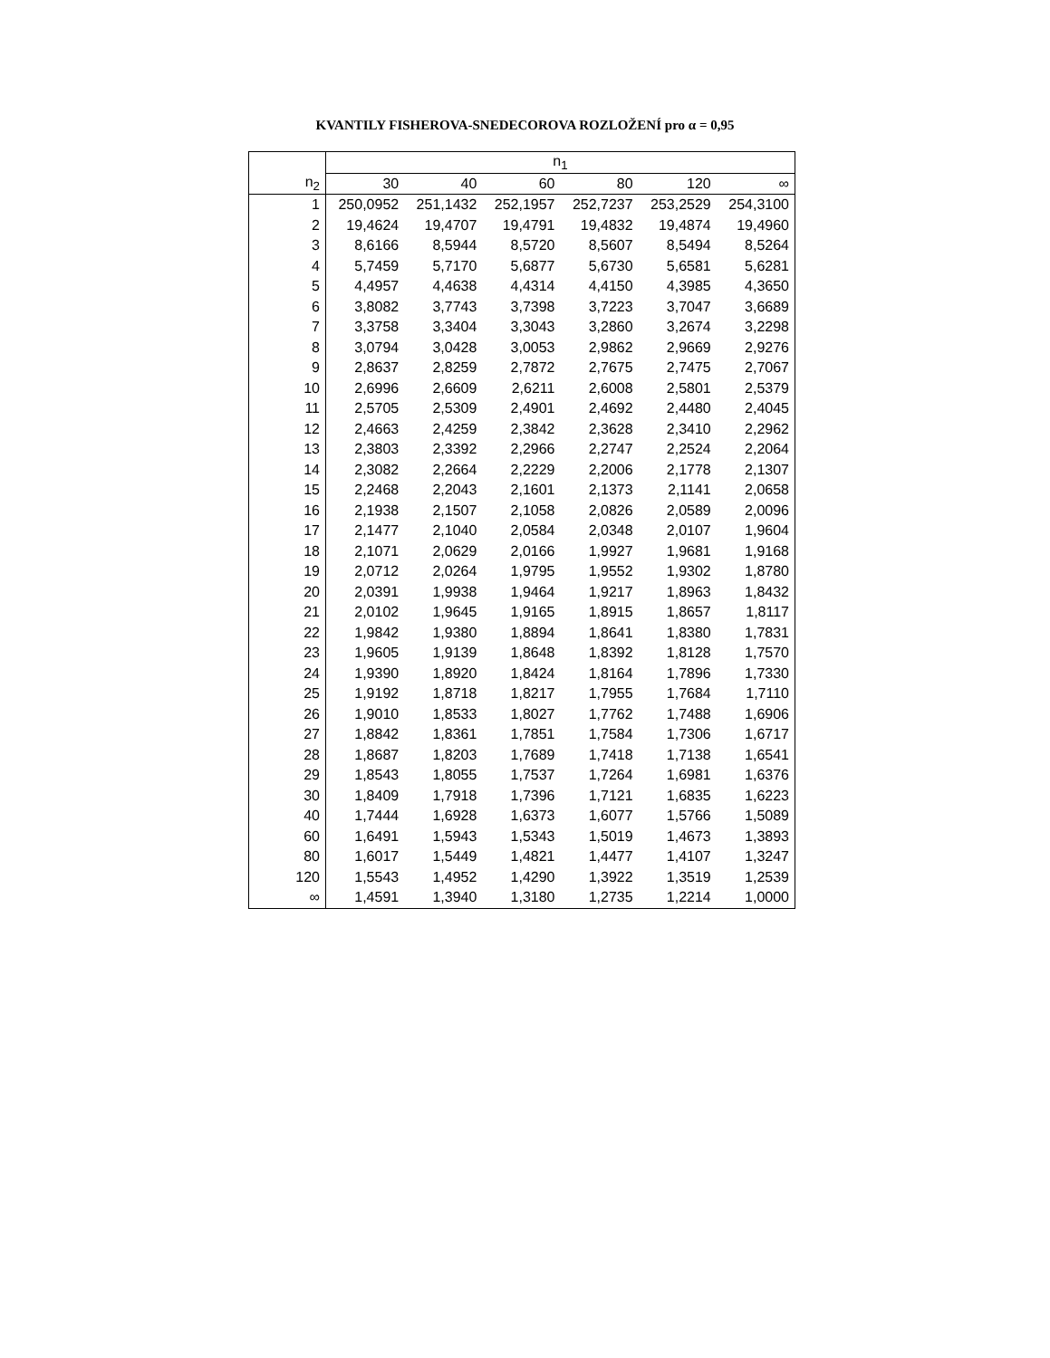KVANTILY FISHEROVA-SNEDECOROVA ROZLOŽENÍ pro α = 0,95
| | n<sub>1</sub> | | | | | |
| --- | --- | --- | --- | --- | --- | --- |
| n<sub>2</sub> | 30 | 40 | 60 | 80 | 120 | ∞ |
| 1 | 250,0952 | 251,1432 | 252,1957 | 252,7237 | 253,2529 | 254,3100 |
| 2 | 19,4624 | 19,4707 | 19,4791 | 19,4832 | 19,4874 | 19,4960 |
| 3 | 8,6166 | 8,5944 | 8,5720 | 8,5607 | 8,5494 | 8,5264 |
| 4 | 5,7459 | 5,7170 | 5,6877 | 5,6730 | 5,6581 | 5,6281 |
| 5 | 4,4957 | 4,4638 | 4,4314 | 4,4150 | 4,3985 | 4,3650 |
| 6 | 3,8082 | 3,7743 | 3,7398 | 3,7223 | 3,7047 | 3,6689 |
| 7 | 3,3758 | 3,3404 | 3,3043 | 3,2860 | 3,2674 | 3,2298 |
| 8 | 3,0794 | 3,0428 | 3,0053 | 2,9862 | 2,9669 | 2,9276 |
| 9 | 2,8637 | 2,8259 | 2,7872 | 2,7675 | 2,7475 | 2,7067 |
| 10 | 2,6996 | 2,6609 | 2,6211 | 2,6008 | 2,5801 | 2,5379 |
| 11 | 2,5705 | 2,5309 | 2,4901 | 2,4692 | 2,4480 | 2,4045 |
| 12 | 2,4663 | 2,4259 | 2,3842 | 2,3628 | 2,3410 | 2,2962 |
| 13 | 2,3803 | 2,3392 | 2,2966 | 2,2747 | 2,2524 | 2,2064 |
| 14 | 2,3082 | 2,2664 | 2,2229 | 2,2006 | 2,1778 | 2,1307 |
| 15 | 2,2468 | 2,2043 | 2,1601 | 2,1373 | 2,1141 | 2,0658 |
| 16 | 2,1938 | 2,1507 | 2,1058 | 2,0826 | 2,0589 | 2,0096 |
| 17 | 2,1477 | 2,1040 | 2,0584 | 2,0348 | 2,0107 | 1,9604 |
| 18 | 2,1071 | 2,0629 | 2,0166 | 1,9927 | 1,9681 | 1,9168 |
| 19 | 2,0712 | 2,0264 | 1,9795 | 1,9552 | 1,9302 | 1,8780 |
| 20 | 2,0391 | 1,9938 | 1,9464 | 1,9217 | 1,8963 | 1,8432 |
| 21 | 2,0102 | 1,9645 | 1,9165 | 1,8915 | 1,8657 | 1,8117 |
| 22 | 1,9842 | 1,9380 | 1,8894 | 1,8641 | 1,8380 | 1,7831 |
| 23 | 1,9605 | 1,9139 | 1,8648 | 1,8392 | 1,8128 | 1,7570 |
| 24 | 1,9390 | 1,8920 | 1,8424 | 1,8164 | 1,7896 | 1,7330 |
| 25 | 1,9192 | 1,8718 | 1,8217 | 1,7955 | 1,7684 | 1,7110 |
| 26 | 1,9010 | 1,8533 | 1,8027 | 1,7762 | 1,7488 | 1,6906 |
| 27 | 1,8842 | 1,8361 | 1,7851 | 1,7584 | 1,7306 | 1,6717 |
| 28 | 1,8687 | 1,8203 | 1,7689 | 1,7418 | 1,7138 | 1,6541 |
| 29 | 1,8543 | 1,8055 | 1,7537 | 1,7264 | 1,6981 | 1,6376 |
| 30 | 1,8409 | 1,7918 | 1,7396 | 1,7121 | 1,6835 | 1,6223 |
| 40 | 1,7444 | 1,6928 | 1,6373 | 1,6077 | 1,5766 | 1,5089 |
| 60 | 1,6491 | 1,5943 | 1,5343 | 1,5019 | 1,4673 | 1,3893 |
| 80 | 1,6017 | 1,5449 | 1,4821 | 1,4477 | 1,4107 | 1,3247 |
| 120 | 1,5543 | 1,4952 | 1,4290 | 1,3922 | 1,3519 | 1,2539 |
| ∞ | 1,4591 | 1,3940 | 1,3180 | 1,2735 | 1,2214 | 1,0000 |